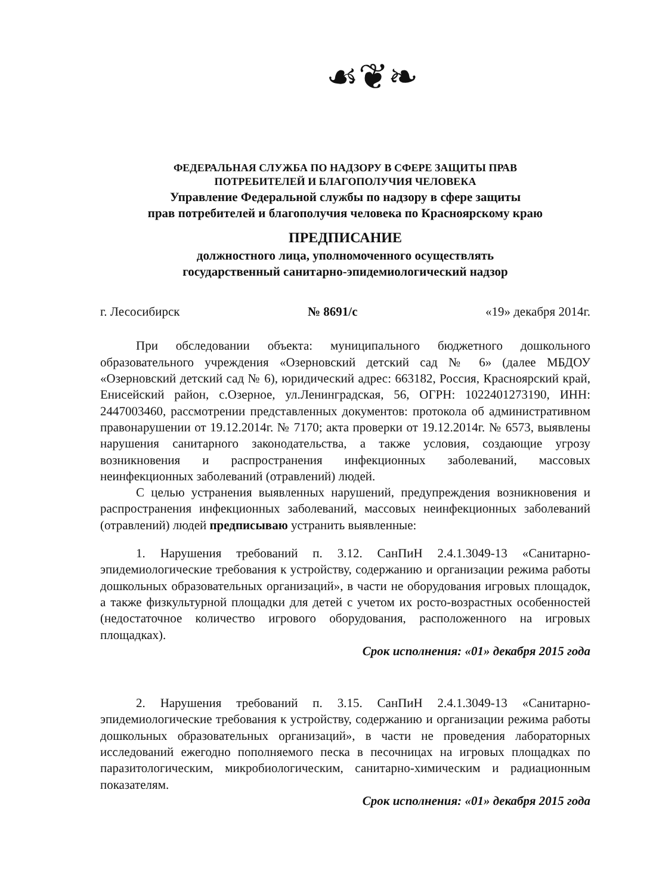☙❦❧
ФЕДЕРАЛЬНАЯ СЛУЖБА ПО НАДЗОРУ В СФЕРЕ ЗАЩИТЫ ПРАВ
ПОТРЕБИТЕЛЕЙ И БЛАГОПОЛУЧИЯ ЧЕЛОВЕКА
Управление Федеральной службы по надзору в сфере защиты
прав потребителей и благополучия человека по Красноярскому краю
ПРЕДПИСАНИЕ
должностного лица, уполномоченного осуществлять
государственный санитарно-эпидемиологический надзор
г. Лесосибирск № 8691/с «19» декабря 2014г.
При обследовании объекта: муниципального бюджетного дошкольного образовательного учреждения «Озерновский детский сад № 6» (далее МБДОУ «Озерновский детский сад № 6), юридический адрес: 663182, Россия, Красноярский край, Енисейский район, с.Озерное, ул.Ленинградская, 56, ОГРН: 1022401273190, ИНН: 2447003460, рассмотрении представленных документов: протокола об административном правонарушении от 19.12.2014г. № 7170; акта проверки от 19.12.2014г. № 6573, выявлены нарушения санитарного законодательства, а также условия, создающие угрозу возникновения и распространения инфекционных заболеваний, массовых неинфекционных заболеваний (отравлений) людей.
С целью устранения выявленных нарушений, предупреждения возникновения и распространения инфекционных заболеваний, массовых неинфекционных заболеваний (отравлений) людей предписываю устранить выявленные:
1. Нарушения требований п. 3.12. СанПиН 2.4.1.3049-13 «Санитарно-эпидемиологические требования к устройству, содержанию и организации режима работы дошкольных образовательных организаций», в части не оборудования игровых площадок, а также физкультурной площадки для детей с учетом их росто-возрастных особенностей (недостаточное количество игрового оборудования, расположенного на игровых площадках).
Срок исполнения: «01» декабря 2015 года
2. Нарушения требований п. 3.15. СанПиН 2.4.1.3049-13 «Санитарно-эпидемиологические требования к устройству, содержанию и организации режима работы дошкольных образовательных организаций», в части не проведения лабораторных исследований ежегодно пополняемого песка в песочницах на игровых площадках по паразитологическим, микробиологическим, санитарно-химическим и радиационным показателям.
Срок исполнения: «01» декабря 2015 года